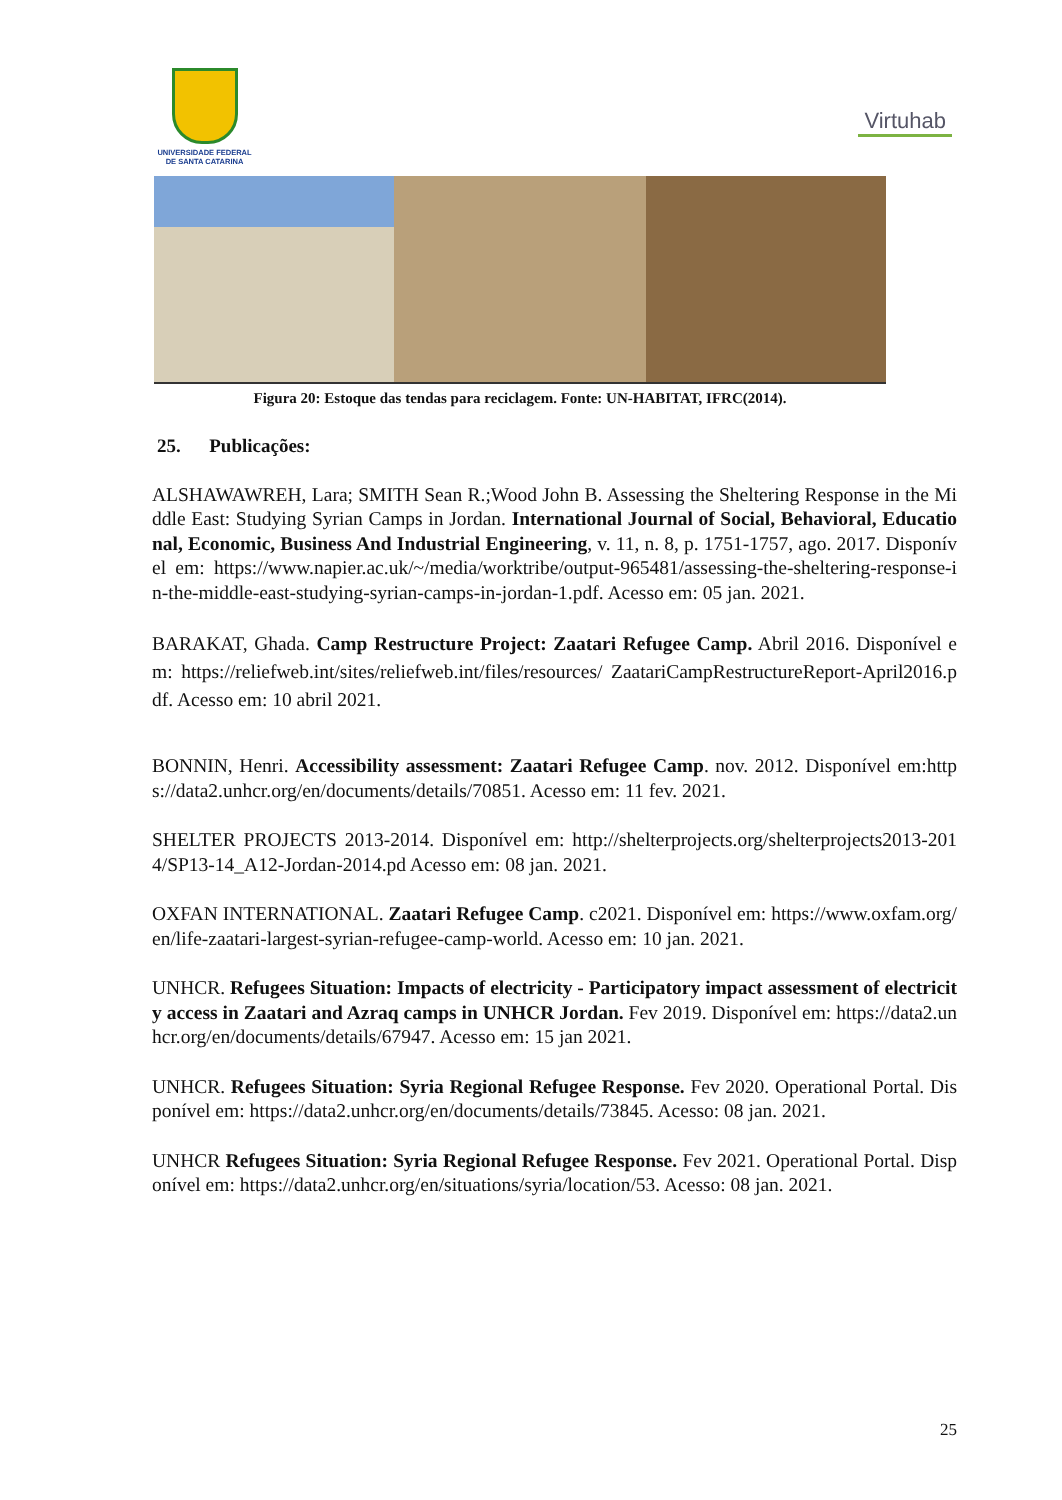UNIVERSIDADE FEDERAL
DE SANTA CATARINA
Virtuhab
Figura 20: Estoque das tendas para reciclagem. Fonte: UN-HABITAT, IFRC(2014).
25. Publicações:
ALSHAWAWREH, Lara; SMITH Sean R.;Wood John B. Assessing the Sheltering Response in the Middle East: Studying Syrian Camps in Jordan. International Journal of Social, Behavioral, Educational, Economic, Business And Industrial Engineering, v. 11, n. 8, p. 1751-1757, ago. 2017. Disponível em: https://www.napier.ac.uk/~/media/worktribe/output-965481/assessing-the-sheltering-response-in-the-middle-east-studying-syrian-camps-in-jordan-1.pdf. Acesso em: 05 jan. 2021.
BARAKAT, Ghada. Camp Restructure Project: Zaatari Refugee Camp. Abril 2016. Disponível em: https://reliefweb.int/sites/reliefweb.int/files/resources/ ZaatariCampRestructureReport-April2016.pdf. Acesso em: 10 abril 2021.
BONNIN, Henri. Accessibility assessment: Zaatari Refugee Camp. nov. 2012. Disponível em:https://data2.unhcr.org/en/documents/details/70851. Acesso em: 11 fev. 2021.
SHELTER PROJECTS 2013-2014. Disponível em: http://shelterprojects.org/shelterprojects2013-2014/SP13-14_A12-Jordan-2014.pd Acesso em: 08 jan. 2021.
OXFAN INTERNATIONAL. Zaatari Refugee Camp. c2021. Disponível em: https://www.oxfam.org/en/life-zaatari-largest-syrian-refugee-camp-world. Acesso em: 10 jan. 2021.
UNHCR. Refugees Situation: Impacts of electricity - Participatory impact assessment of electricity access in Zaatari and Azraq camps in UNHCR Jordan. Fev 2019. Disponível em: https://data2.unhcr.org/en/documents/details/67947. Acesso em: 15 jan 2021.
UNHCR. Refugees Situation: Syria Regional Refugee Response. Fev 2020. Operational Portal. Disponível em: https://data2.unhcr.org/en/documents/details/73845. Acesso: 08 jan. 2021.
UNHCR Refugees Situation: Syria Regional Refugee Response. Fev 2021. Operational Portal. Disponível em: https://data2.unhcr.org/en/situations/syria/location/53. Acesso: 08 jan. 2021.
25